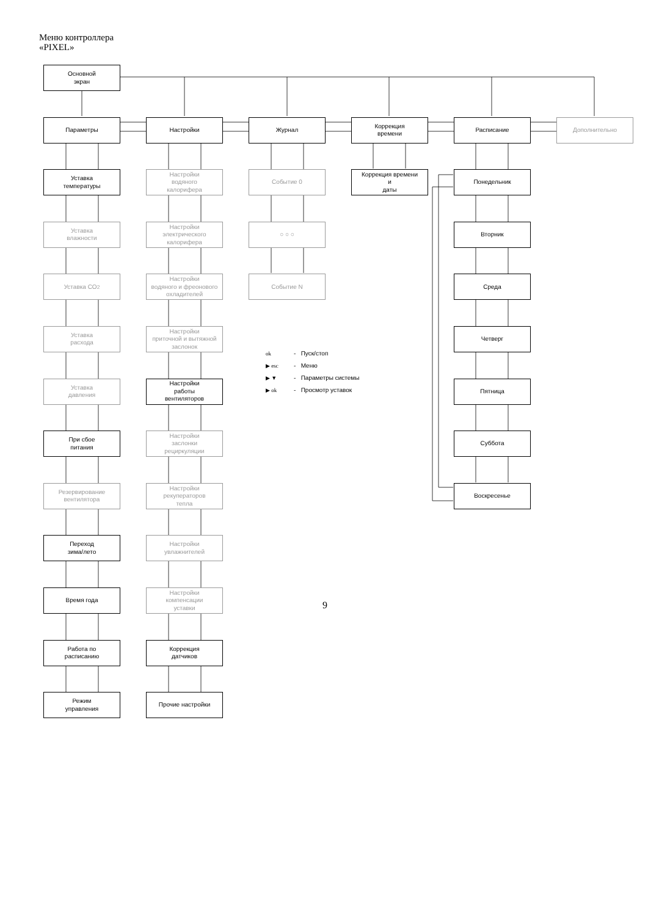Меню контроллера
«PIXEL»
Основной
экран
Параметры
Настройки
Журнал
Коррекция
времени
Расписание
Дополнительно
Уставка
температуры
Уставка
влажности
Уставка CO<sub>2</sub>
Уставка
расхода
Уставка
давления
При сбое
питания
Резервирование
вентилятора
Переход
зима/лето
Время года
Работа по
расписанию
Режим
управления
Настройки
водяного
калорифера
Настройки
электрического
калорифера
Настройки
водяного и фреонового
охладителей
Настройки
приточной и вытяжной
заслонок
Настройки
работы
вентиляторов
Настройки
заслонки
рециркуляции
Настройки
рекуператоров
тепла
Настройки
увлажнителей
Настройки
компенсации
уставки
Коррекция
датчиков
Прочие настройки
Событие 0
○ ○ ○
Событие N
Коррекция времени
и
даты
Понедельник
Вторник
Среда
Четверг
Пятница
Суббота
Воскресенье
ok - Пуск/стоп
▶ esc - Меню
▶ ▼ - Параметры системы
▶ ok - Просмотр уставок
9